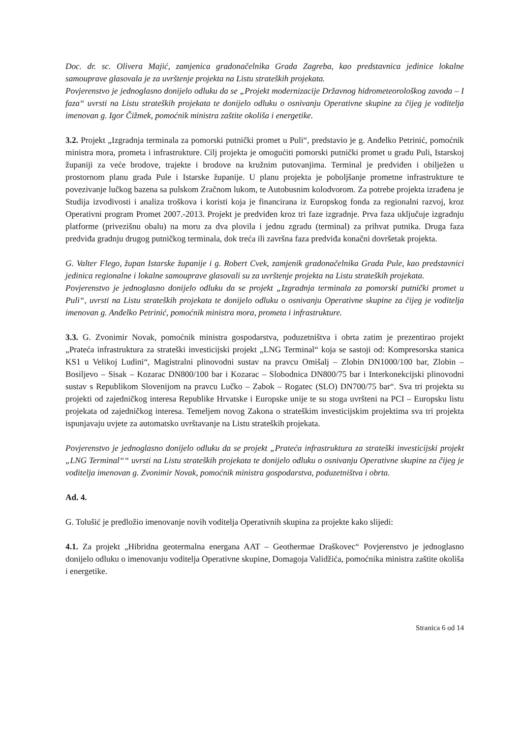Doc. dr. sc. Olivera Majić, zamjenica gradonačelnika Grada Zagreba, kao predstavnica jedinice lokalne samouprave glasovala je za uvrštenje projekta na Listu strateških projekata.
Povjerenstvo je jednoglasno donijelo odluku da se „Projekt modernizacije Državnog hidrometeorološkog zavoda – I faza“ uvrsti na Listu strateških projekata te donijelo odluku o osnivanju Operativne skupine za čijeg je voditelja imenovan g. Igor Čižmek, pomoćnik ministra zaštite okoliša i energetike.
3.2. Projekt „Izgradnja terminala za pomorski putnički promet u Puli“, predstavio je g. Anđelko Petrinić, pomoćnik ministra mora, prometa i infrastrukture. Cilj projekta je omogućiti pomorski putnički promet u gradu Puli, Istarskoj županiji za veće brodove, trajekte i brodove na kružnim putovanjima. Terminal je predviđen i obilježen u prostornom planu grada Pule i Istarske županije. U planu projekta je poboljšanje prometne infrastrukture te povezivanje lučkog bazena sa pulskom Zračnom lukom, te Autobusnim kolodvorom. Za potrebe projekta izrađena je Studija izvodivosti i analiza troškova i koristi koja je financirana iz Europskog fonda za regionalni razvoj, kroz Operativni program Promet 2007.-2013. Projekt je predviđen kroz tri faze izgradnje. Prva faza uključuje izgradnju platforme (privezišnu obalu) na moru za dva plovila i jednu zgradu (terminal) za prihvat putnika. Druga faza predviđa gradnju drugog putničkog terminala, dok treća ili završna faza predviđa konačni dovršetak projekta.
G. Valter Flego, župan Istarske županije i g. Robert Cvek, zamjenik gradonačelnika Grada Pule, kao predstavnici jedinica regionalne i lokalne samouprave glasovali su za uvrštenje projekta na Listu strateških projekata.
Povjerenstvo je jednoglasno donijelo odluku da se projekt „Izgradnja terminala za pomorski putnički promet u Puli“, uvrsti na Listu strateških projekata te donijelo odluku o osnivanju Operativne skupine za čijeg je voditelja imenovan g. Anđelko Petrinić, pomoćnik ministra mora, prometa i infrastrukture.
3.3. G. Zvonimir Novak, pomoćnik ministra gospodarstva, poduzetništva i obrta zatim je prezentirao projekt „Prateća infrastruktura za strateški investicijski projekt „LNG Terminal“ koja se sastoji od: Kompresorska stanica KS1 u Velikoj Ludini“, Magistralni plinovodni sustav na pravcu Omišalj – Zlobin DN1000/100 bar, Zlobin – Bosiljevo – Sisak – Kozarac DN800/100 bar i Kozarac – Slobodnica DN800/75 bar i Interkonekcijski plinovodni sustav s Republikom Slovenijom na pravcu Lučko – Zabok – Rogatec (SLO) DN700/75 bar“. Sva tri projekta su projekti od zajedničkog interesa Republike Hrvatske i Europske unije te su stoga uvršteni na PCI – Europsku listu projekata od zajedničkog interesa. Temeljem novog Zakona o strateškim investicijskim projektima sva tri projekta ispunjavaju uvjete za automatsko uvrštavanje na Listu strateških projekata.
Povjerenstvo je jednoglasno donijelo odluku da se projekt „Prateća infrastruktura za strateški investicijski projekt „LNG Terminal““ uvrsti na Listu strateških projekata te donijelo odluku o osnivanju Operativne skupine za čijeg je voditelja imenovan g. Zvonimir Novak, pomoćnik ministra gospodarstva, poduzetništva i obrta.
Ad. 4.
G. Tolušić je predložio imenovanje novih voditelja Operativnih skupina za projekte kako slijedi:
4.1. Za projekt „Hibridna geotermalna energana AAT – Geothermae Draškovec“ Povjerenstvo je jednoglasno donijelo odluku o imenovanju voditelja Operativne skupine, Domagoja Validžića, pomoćnika ministra zaštite okoliša i energetike.
Stranica 6 od 14